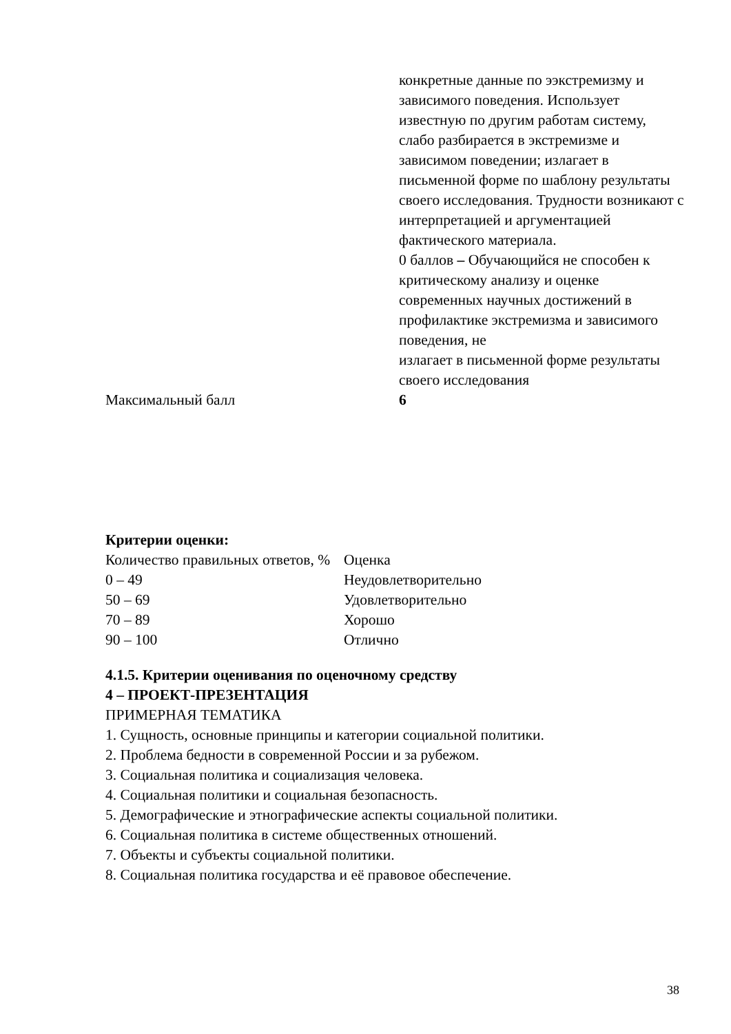| | конкретные данные по ээкстремизму и зависимого поведения. Использует известную по другим работам систему, слабо разбирается в экстремизме и зависимом поведении; излагает в письменной форме по шаблону результаты своего исследования. Трудности возникают с интерпретацией и аргументацией фактического материала. 0 баллов – Обучающийся не способен к критическому анализу и оценке современных научных достижений в профилактике экстремизма и зависимого поведения, не излагает в письменной форме результаты своего исследования |
| Максимальный балл | 6 |
Критерии оценки:
| Количество правильных ответов, % | Оценка |
| 0 – 49 | Неудовлетворительно |
| 50 – 69 | Удовлетворительно |
| 70 – 89 | Хорошо |
| 90 – 100 | Отлично |
4.1.5. Критерии оценивания по оценочному средству
4 – ПРОЕКТ-ПРЕЗЕНТАЦИЯ
ПРИМЕРНАЯ ТЕМАТИКА
1. Сущность, основные принципы и категории социальной политики.
2. Проблема бедности в современной России и за рубежом.
3. Социальная политика и социализация человека.
4. Социальная политики и социальная безопасность.
5. Демографические и этнографические аспекты социальной политики.
6. Социальная политика в системе общественных отношений.
7. Объекты и субъекты социальной политики.
8. Социальная политика государства и её правовое обеспечение.
38